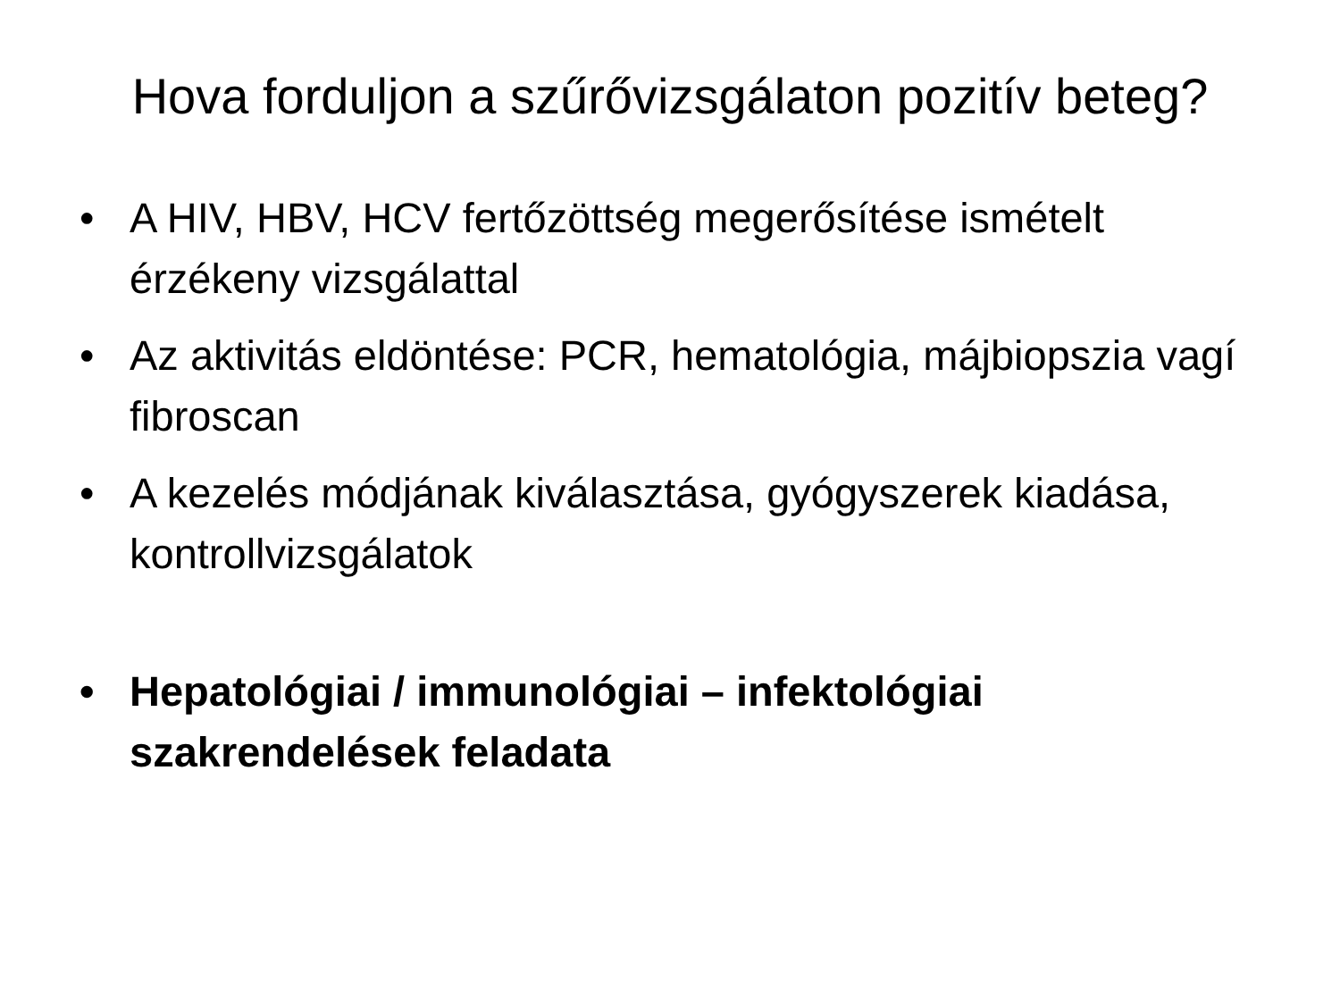Hova forduljon a szűrővizsgálaton pozitív beteg?
• A HIV, HBV, HCV fertőzöttség megerősítése ismételt érzékeny vizsgálattal
• Az aktivitás eldöntése: PCR, hematológia, májbiopszia vagí fibroscan
• A kezelés módjának kiválasztása, gyógyszerek kiadása, kontrollvizsgálatok
• Hepatológiai / immunológiai – infektológiai szakrendelések feladata